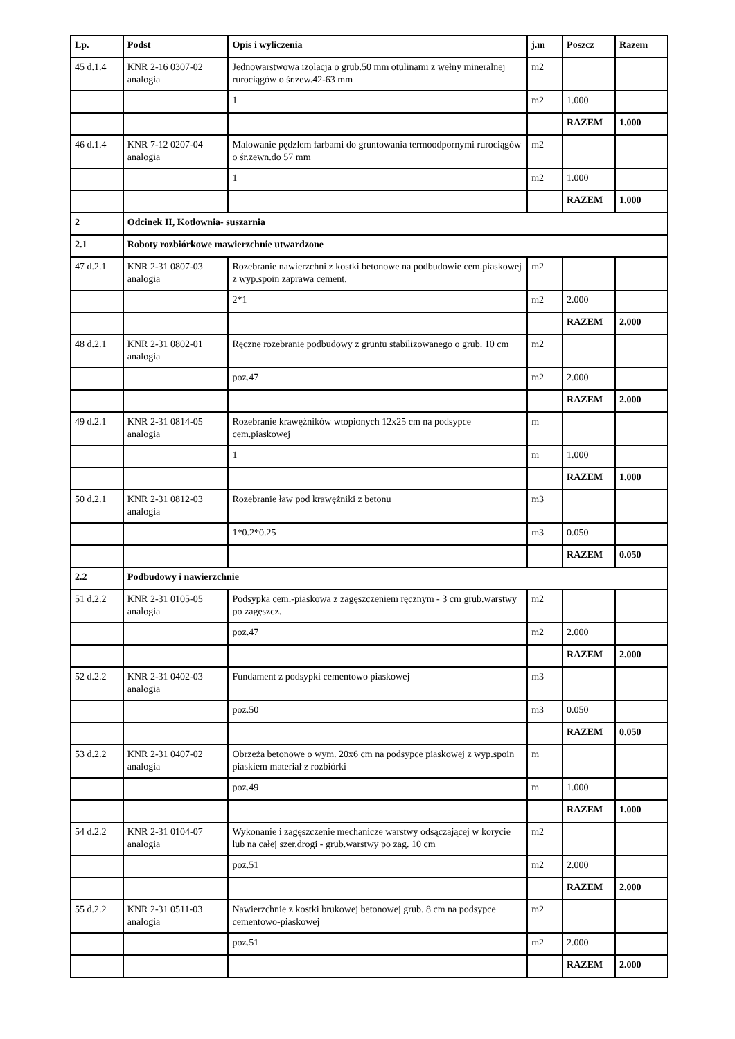| Lp. | Podst | Opis i wyliczenia | j.m | Poszcz | Razem |
| --- | --- | --- | --- | --- | --- |
| 45 d.1.4 | KNR 2-16 0307-02 analogia | Jednowarstwowa izolacja o grub.50 mm otulinami z wełny mineralnej rurociągów o śr.zew.42-63 mm | m2 | | |
| | | 1 | m2 | 1.000 | |
| | | | | RAZEM | 1.000 |
| 46 d.1.4 | KNR 7-12 0207-04 analogia | Malowanie pędzlem farbami do gruntowania termoodpornymi rurociągów o śr.zewn.do 57 mm | m2 | | |
| | | 1 | m2 | 1.000 | |
| | | | | RAZEM | 1.000 |
| 2 | Odcinek II, Kotłownia- suszarnia | | | | |
| 2.1 | Roboty rozbiórkowe mawierzchnie utwardzone | | | | |
| 47 d.2.1 | KNR 2-31 0807-03 analogia | Rozebranie nawierzchni z kostki betonowe na podbudowie cem.piaskowej z wyp.spoin zaprawa cement. | m2 | | |
| | | 2*1 | m2 | 2.000 | |
| | | | | RAZEM | 2.000 |
| 48 d.2.1 | KNR 2-31 0802-01 analogia | Ręczne rozebranie podbudowy z gruntu stabilizowanego o grub. 10 cm | m2 | | |
| | | poz.47 | m2 | 2.000 | |
| | | | | RAZEM | 2.000 |
| 49 d.2.1 | KNR 2-31 0814-05 analogia | Rozebranie krawężników wtopionych 12x25 cm na podsypce cem.piaskowej | m | | |
| | | 1 | m | 1.000 | |
| | | | | RAZEM | 1.000 |
| 50 d.2.1 | KNR 2-31 0812-03 analogia | Rozebranie ław pod krawężniki z betonu | m3 | | |
| | | 1*0.2*0.25 | m3 | 0.050 | |
| | | | | RAZEM | 0.050 |
| 2.2 | Podbudowy i nawierzchnie | | | | |
| 51 d.2.2 | KNR 2-31 0105-05 analogia | Podsypka cem.-piaskowa z zagęszczeniem ręcznym - 3 cm grub.warstwy po zagęszcz. | m2 | | |
| | | poz.47 | m2 | 2.000 | |
| | | | | RAZEM | 2.000 |
| 52 d.2.2 | KNR 2-31 0402-03 analogia | Fundament z podsypki cementowo piaskowej | m3 | | |
| | | poz.50 | m3 | 0.050 | |
| | | | | RAZEM | 0.050 |
| 53 d.2.2 | KNR 2-31 0407-02 analogia | Obrzeża betonowe o wym. 20x6 cm na podsypce piaskowej z wyp.spoin piaskiem materiał z rozbiórki | m | | |
| | | poz.49 | m | 1.000 | |
| | | | | RAZEM | 1.000 |
| 54 d.2.2 | KNR 2-31 0104-07 analogia | Wykonanie i zagęszczenie mechanicze warstwy odsączającej w korycie lub na całej szer.drogi - grub.warstwy po zag. 10 cm | m2 | | |
| | | poz.51 | m2 | 2.000 | |
| | | | | RAZEM | 2.000 |
| 55 d.2.2 | KNR 2-31 0511-03 analogia | Nawierzchnie z kostki brukowej betonowej grub. 8 cm na podsypce cementowo-piaskowej | m2 | | |
| | | poz.51 | m2 | 2.000 | |
| | | | | RAZEM | 2.000 |